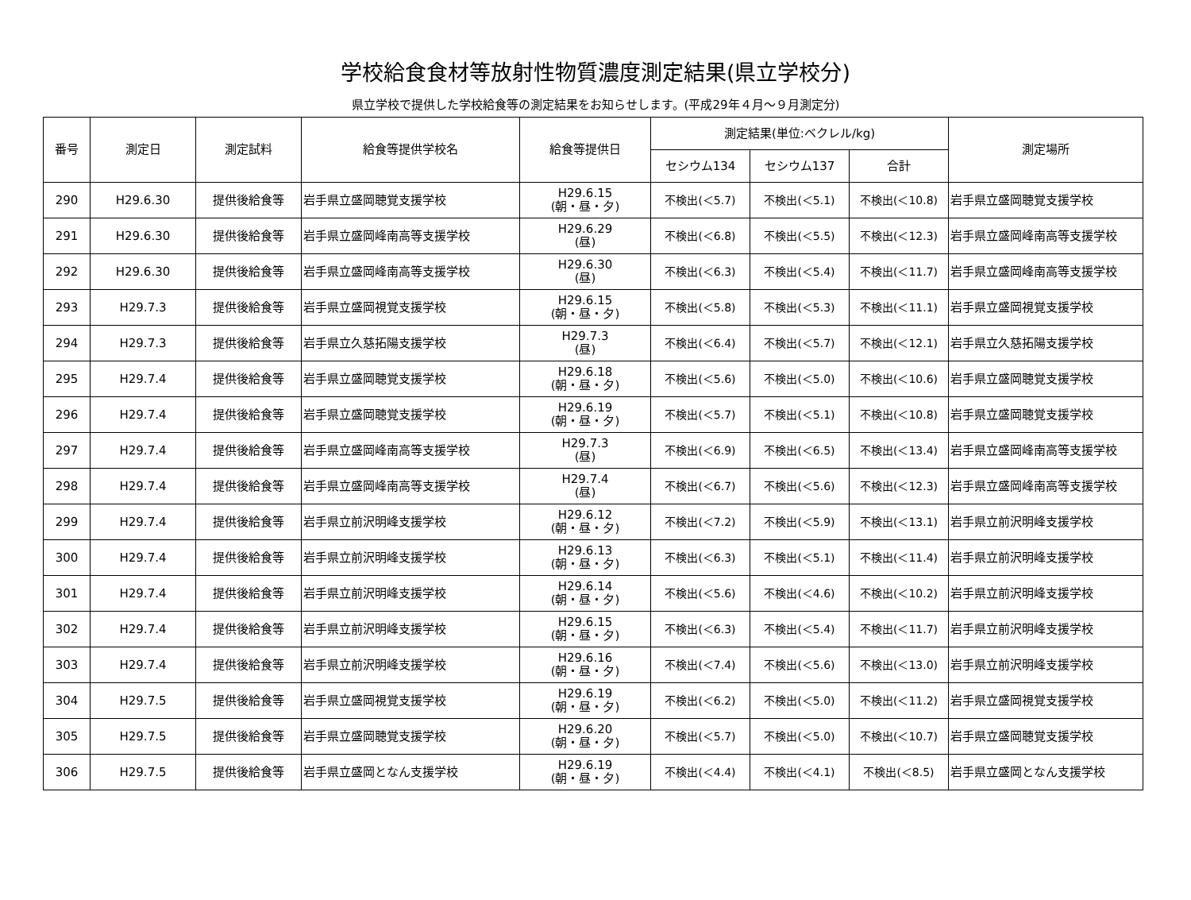学校給食食材等放射性物質濃度測定結果(県立学校分)
県立学校で提供した学校給食等の測定結果をお知らせします。(平成29年４月～９月測定分)
| 番号 | 測定日 | 測定試料 | 給食等提供学校名 | 給食等提供日 | 測定結果(単位:ベクレル/kg) | | | 測定場所 |
| --- | --- | --- | --- | --- | --- | --- | --- | --- |
| | | | | | セシウム134 | セシウム137 | 合計 | |
| 290 | H29.6.30 | 提供後給食等 | 岩手県立盛岡聴覚支援学校 | H29.6.15 (朝・昼・夕) | 不検出(＜5.7) | 不検出(＜5.1) | 不検出(＜10.8) | 岩手県立盛岡聴覚支援学校 |
| 291 | H29.6.30 | 提供後給食等 | 岩手県立盛岡峰南高等支援学校 | H29.6.29 (昼) | 不検出(＜6.8) | 不検出(＜5.5) | 不検出(＜12.3) | 岩手県立盛岡峰南高等支援学校 |
| 292 | H29.6.30 | 提供後給食等 | 岩手県立盛岡峰南高等支援学校 | H29.6.30 (昼) | 不検出(＜6.3) | 不検出(＜5.4) | 不検出(＜11.7) | 岩手県立盛岡峰南高等支援学校 |
| 293 | H29.7.3 | 提供後給食等 | 岩手県立盛岡視覚支援学校 | H29.6.15 (朝・昼・夕) | 不検出(＜5.8) | 不検出(＜5.3) | 不検出(＜11.1) | 岩手県立盛岡視覚支援学校 |
| 294 | H29.7.3 | 提供後給食等 | 岩手県立久慈拓陽支援学校 | H29.7.3 (昼) | 不検出(＜6.4) | 不検出(＜5.7) | 不検出(＜12.1) | 岩手県立久慈拓陽支援学校 |
| 295 | H29.7.4 | 提供後給食等 | 岩手県立盛岡聴覚支援学校 | H29.6.18 (朝・昼・夕) | 不検出(＜5.6) | 不検出(＜5.0) | 不検出(＜10.6) | 岩手県立盛岡聴覚支援学校 |
| 296 | H29.7.4 | 提供後給食等 | 岩手県立盛岡聴覚支援学校 | H29.6.19 (朝・昼・夕) | 不検出(＜5.7) | 不検出(＜5.1) | 不検出(＜10.8) | 岩手県立盛岡聴覚支援学校 |
| 297 | H29.7.4 | 提供後給食等 | 岩手県立盛岡峰南高等支援学校 | H29.7.3 (昼) | 不検出(＜6.9) | 不検出(＜6.5) | 不検出(＜13.4) | 岩手県立盛岡峰南高等支援学校 |
| 298 | H29.7.4 | 提供後給食等 | 岩手県立盛岡峰南高等支援学校 | H29.7.4 (昼) | 不検出(＜6.7) | 不検出(＜5.6) | 不検出(＜12.3) | 岩手県立盛岡峰南高等支援学校 |
| 299 | H29.7.4 | 提供後給食等 | 岩手県立前沢明峰支援学校 | H29.6.12 (朝・昼・夕) | 不検出(＜7.2) | 不検出(＜5.9) | 不検出(＜13.1) | 岩手県立前沢明峰支援学校 |
| 300 | H29.7.4 | 提供後給食等 | 岩手県立前沢明峰支援学校 | H29.6.13 (朝・昼・夕) | 不検出(＜6.3) | 不検出(＜5.1) | 不検出(＜11.4) | 岩手県立前沢明峰支援学校 |
| 301 | H29.7.4 | 提供後給食等 | 岩手県立前沢明峰支援学校 | H29.6.14 (朝・昼・夕) | 不検出(＜5.6) | 不検出(＜4.6) | 不検出(＜10.2) | 岩手県立前沢明峰支援学校 |
| 302 | H29.7.4 | 提供後給食等 | 岩手県立前沢明峰支援学校 | H29.6.15 (朝・昼・夕) | 不検出(＜6.3) | 不検出(＜5.4) | 不検出(＜11.7) | 岩手県立前沢明峰支援学校 |
| 303 | H29.7.4 | 提供後給食等 | 岩手県立前沢明峰支援学校 | H29.6.16 (朝・昼・夕) | 不検出(＜7.4) | 不検出(＜5.6) | 不検出(＜13.0) | 岩手県立前沢明峰支援学校 |
| 304 | H29.7.5 | 提供後給食等 | 岩手県立盛岡視覚支援学校 | H29.6.19 (朝・昼・夕) | 不検出(＜6.2) | 不検出(＜5.0) | 不検出(＜11.2) | 岩手県立盛岡視覚支援学校 |
| 305 | H29.7.5 | 提供後給食等 | 岩手県立盛岡聴覚支援学校 | H29.6.20 (朝・昼・夕) | 不検出(＜5.7) | 不検出(＜5.0) | 不検出(＜10.7) | 岩手県立盛岡聴覚支援学校 |
| 306 | H29.7.5 | 提供後給食等 | 岩手県立盛岡となん支援学校 | H29.6.19 (朝・昼・夕) | 不検出(＜4.4) | 不検出(＜4.1) | 不検出(＜8.5) | 岩手県立盛岡となん支援学校 |